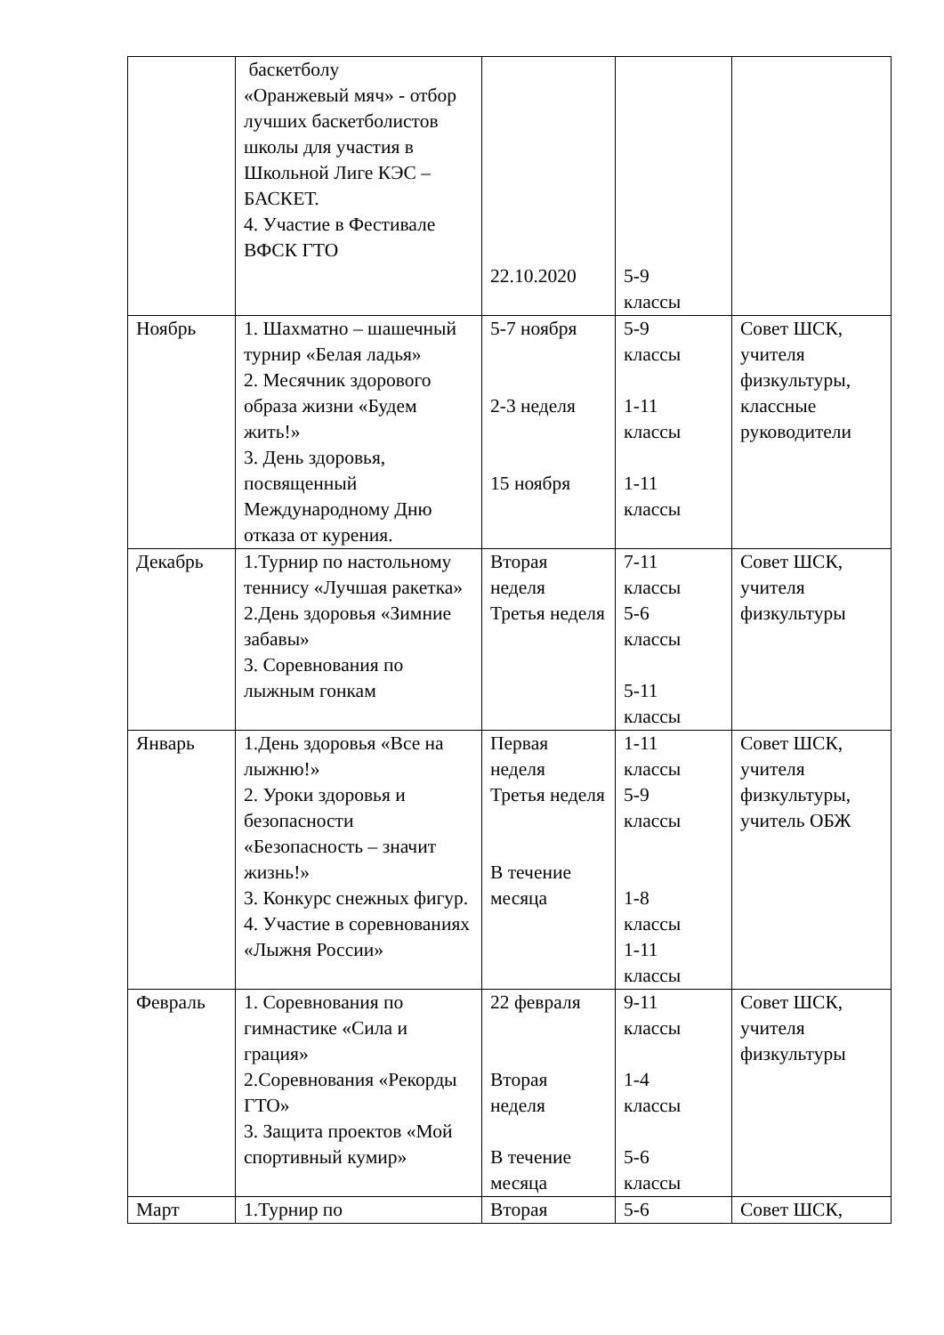| | баскетболу «Оранжевый мяч» - отбор лучших баскетболистов школы для участия в Школьной Лиге КЭС – БАСКЕТ. 4. Участие в Фестивале ВФСК ГТО | 22.10.2020 | 5-9 классы | |
| Ноябрь | 1. Шахматно – шашечный турнир «Белая ладья» 2. Месячник здорового образа жизни «Будем жить!» 3. День здоровья, посвященный Международному Дню отказа от курения. | 5-7 ноября 2-3 неделя 15 ноября | 5-9 классы 1-11 классы 1-11 классы | Совет ШСК, учителя физкультуры, классные руководители |
| Декабрь | 1.Турнир по настольному теннису «Лучшая ракетка» 2.День здоровья «Зимние забавы» 3. Соревнования по лыжным гонкам | Вторая неделя Третья неделя | 7-11 классы 5-6 классы 5-11 классы | Совет ШСК, учителя физкультуры |
| Январь | 1.День здоровья «Все на лыжню!» 2. Уроки здоровья и безопасности «Безопасность – значит жизнь!» 3. Конкурс снежных фигур. 4. Участие в соревнованиях «Лыжня России» | Первая неделя Третья неделя В течение месяца | 1-11 классы 5-9 классы 1-8 классы 1-11 классы | Совет ШСК, учителя физкультуры, учитель ОБЖ |
| Февраль | 1. Соревнования по гимнастике «Сила и грация» 2.Соревнования «Рекорды ГТО» 3. Защита проектов «Мой спортивный кумир» | 22 февраля Вторая неделя В течение месяца | 9-11 классы 1-4 классы 5-6 классы | Совет ШСК, учителя физкультуры |
| Март | 1.Турнир по | Вторая | 5-6 | Совет ШСК, |